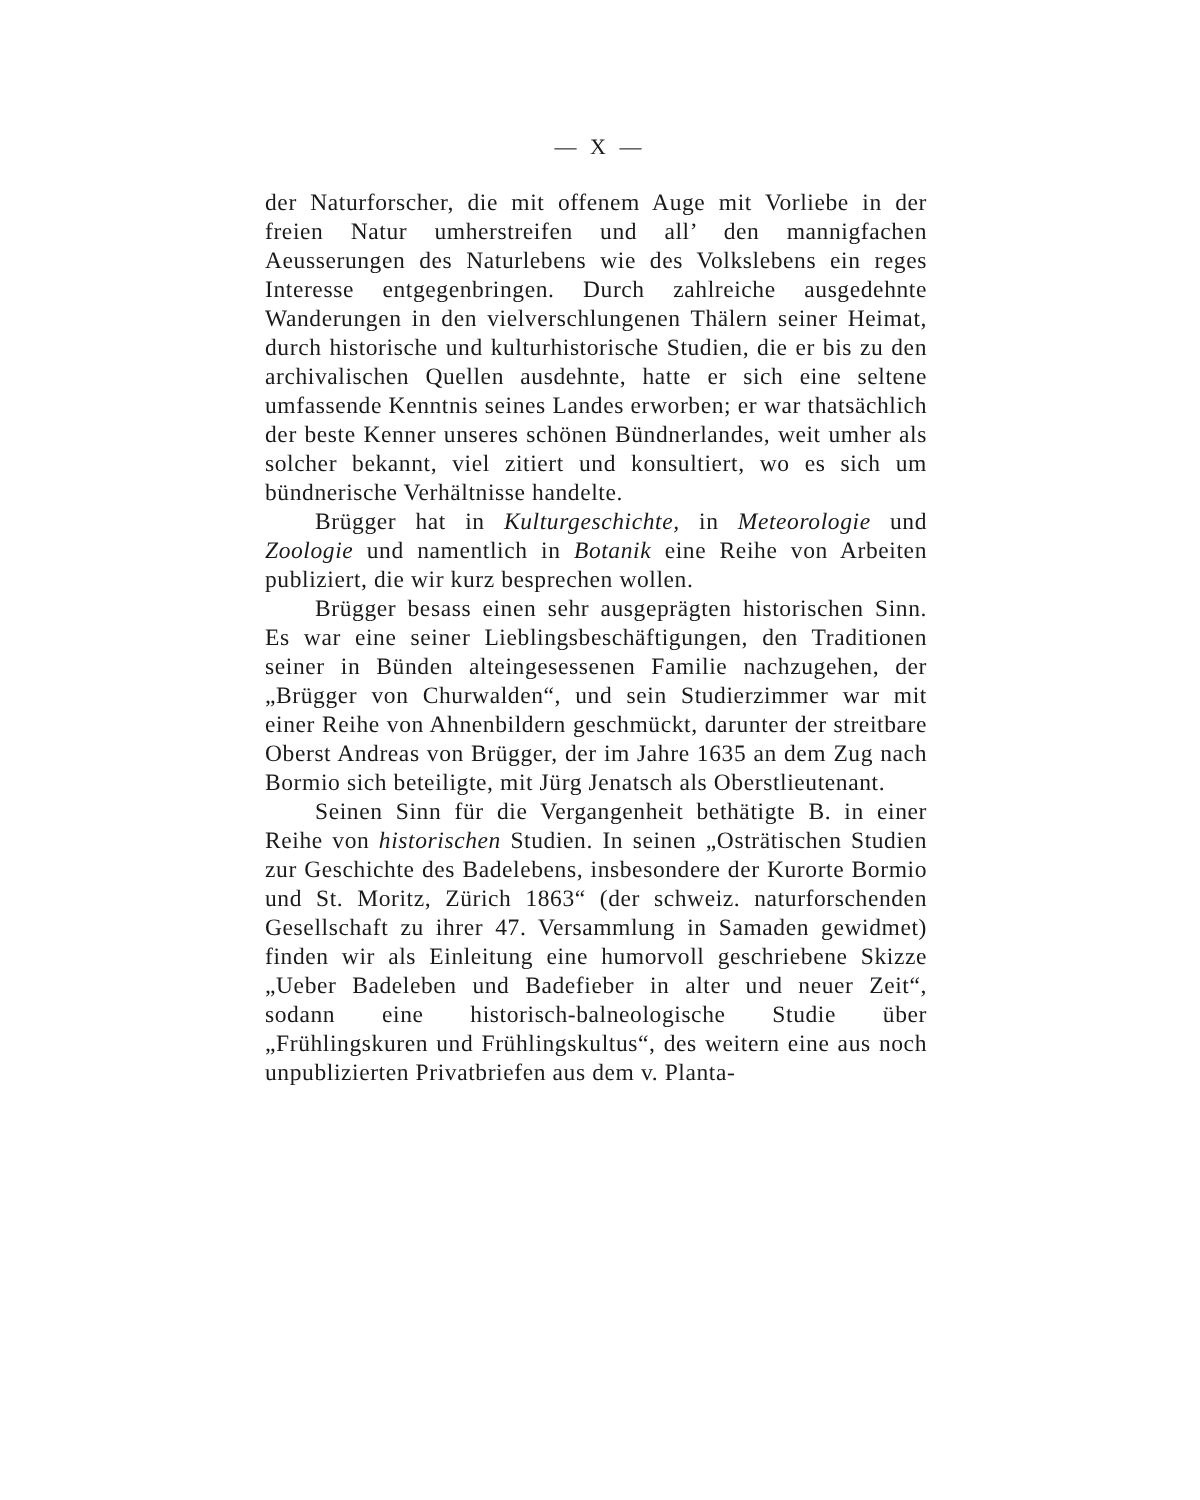— X —
der Naturforscher, die mit offenem Auge mit Vorliebe in der freien Natur umherstreifen und all’ den mannigfachen Aeusserungen des Naturlebens wie des Volkslebens ein reges Interesse entgegenbringen. Durch zahlreiche ausgedehnte Wanderungen in den vielverschlungenen Thälern seiner Heimat, durch historische und kulturhistorische Studien, die er bis zu den archivalischen Quellen ausdehnte, hatte er sich eine seltene umfassende Kenntnis seines Landes erworben; er war thatsächlich der beste Kenner unseres schönen Bündnerlandes, weit umher als solcher bekannt, viel zitiert und konsultiert, wo es sich um bündnerische Verhältnisse handelte.
Brügger hat in Kulturgeschichte, in Meteorologie und Zoologie und namentlich in Botanik eine Reihe von Arbeiten publiziert, die wir kurz besprechen wollen.
Brügger besass einen sehr ausgeprägten historischen Sinn. Es war eine seiner Lieblingsbeschäftigungen, den Traditionen seiner in Bünden alteingesessenen Familie nachzugehen, der „Brügger von Churwalden“, und sein Studierzimmer war mit einer Reihe von Ahnenbildern geschmückt, darunter der streitbare Oberst Andreas von Brügger, der im Jahre 1635 an dem Zug nach Bormio sich beteiligte, mit Jürg Jenatsch als Oberstlieutenant.
Seinen Sinn für die Vergangenheit bethätigte B. in einer Reihe von historischen Studien. In seinen „Osträtischen Studien zur Geschichte des Badelebens, insbesondere der Kurorte Bormio und St. Moritz, Zürich 1863“ (der schweiz. naturforschenden Gesellschaft zu ihrer 47. Versammlung in Samaden gewidmet) finden wir als Einleitung eine humorvoll geschriebene Skizze „Ueber Badeleben und Badefieber in alter und neuer Zeit“, sodann eine historisch-balneologische Studie über „Frühlingskuren und Frühlingskultus“, des weitern eine aus noch unpublizierten Privatbriefen aus dem v. Planta-